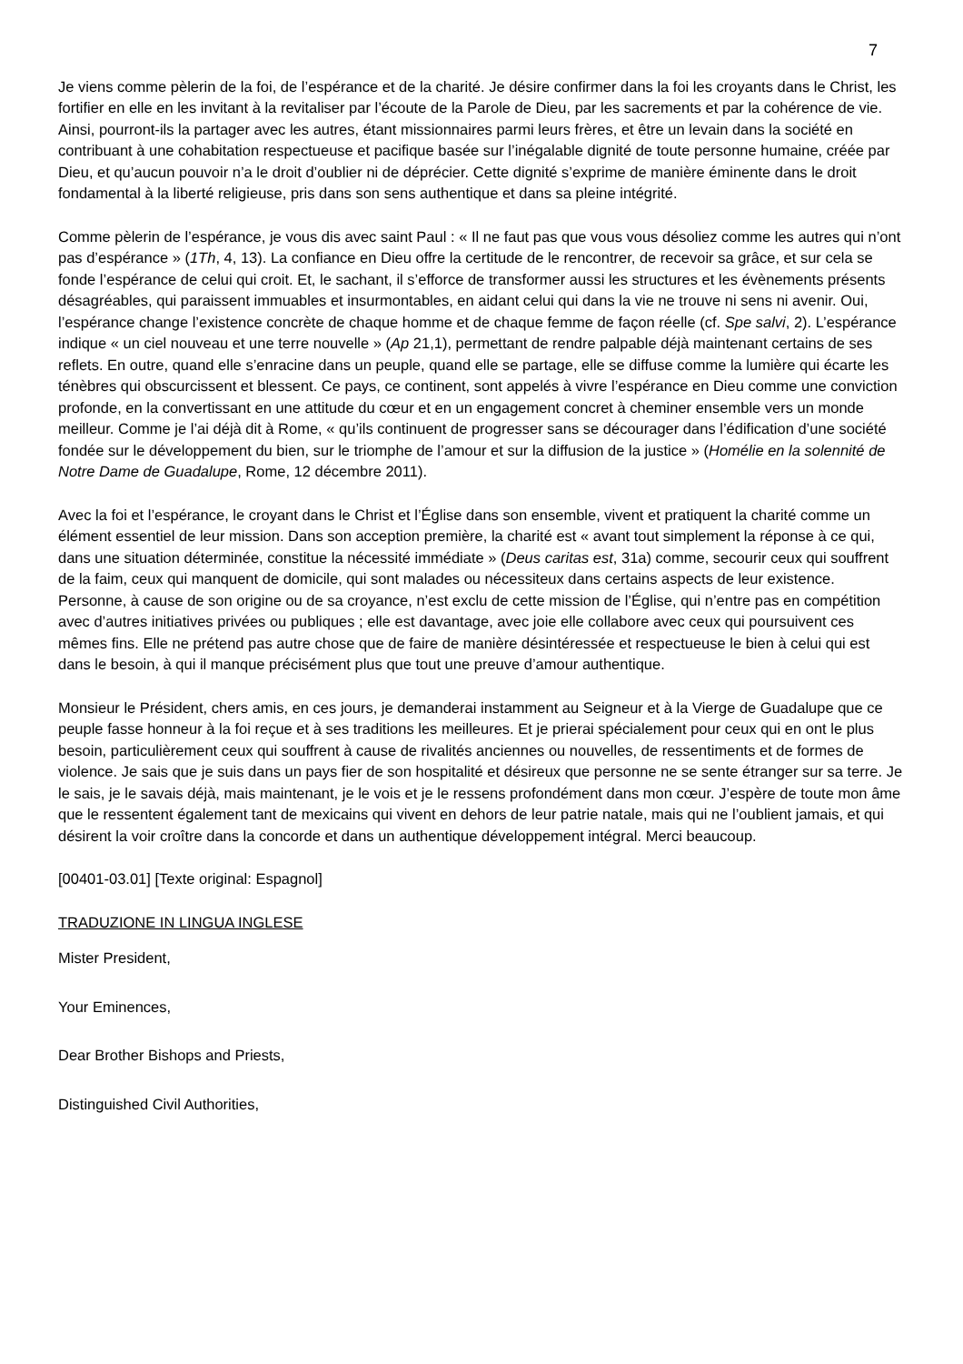7
Je viens comme pèlerin de la foi, de l’espérance et de la charité. Je désire confirmer dans la foi les croyants dans le Christ, les fortifier en elle en les invitant à la revitaliser par l’écoute de la Parole de Dieu, par les sacrements et par la cohérence de vie. Ainsi, pourront-ils la partager avec les autres, étant missionnaires parmi leurs frères, et être un levain dans la société en contribuant à une cohabitation respectueuse et pacifique basée sur l’inégalable dignité de toute personne humaine, créée par Dieu, et qu’aucun pouvoir n’a le droit d’oublier ni de déprécier. Cette dignité s’exprime de manière éminente dans le droit fondamental à la liberté religieuse, pris dans son sens authentique et dans sa pleine intégrité.
Comme pèlerin de l’espérance, je vous dis avec saint Paul : « Il ne faut pas que vous vous désoliez comme les autres qui n’ont pas d’espérance » (1Th, 4, 13). La confiance en Dieu offre la certitude de le rencontrer, de recevoir sa grâce, et sur cela se fonde l’espérance de celui qui croit. Et, le sachant, il s’efforce de transformer aussi les structures et les évènements présents désagréables, qui paraissent immuables et insurmontables, en aidant celui qui dans la vie ne trouve ni sens ni avenir. Oui, l’espérance change l’existence concrète de chaque homme et de chaque femme de façon réelle (cf. Spe salvi, 2). L’espérance indique « un ciel nouveau et une terre nouvelle » (Ap 21,1), permettant de rendre palpable déjà maintenant certains de ses reflets. En outre, quand elle s’enracine dans un peuple, quand elle se partage, elle se diffuse comme la lumière qui écarte les ténèbres qui obscurcissent et blessent. Ce pays, ce continent, sont appelés à vivre l’espérance en Dieu comme une conviction profonde, en la convertissant en une attitude du cœur et en un engagement concret à cheminer ensemble vers un monde meilleur. Comme je l’ai déjà dit à Rome, « qu’ils continuent de progresser sans se décourager dans l’édification d’une société fondée sur le développement du bien, sur le triomphe de l’amour et sur la diffusion de la justice » (Homélie en la solennité de Notre Dame de Guadalupe, Rome, 12 décembre 2011).
Avec la foi et l’espérance, le croyant dans le Christ et l’Église dans son ensemble, vivent et pratiquent la charité comme un élément essentiel de leur mission. Dans son acception première, la charité est « avant tout simplement la réponse à ce qui, dans une situation déterminée, constitue la nécessité immédiate » (Deus caritas est, 31a) comme, secourir ceux qui souffrent de la faim, ceux qui manquent de domicile, qui sont malades ou nécessiteux dans certains aspects de leur existence. Personne, à cause de son origine ou de sa croyance, n’est exclu de cette mission de l’Église, qui n’entre pas en compétition avec d’autres initiatives privées ou publiques ; elle est davantage, avec joie elle collabore avec ceux qui poursuivent ces mêmes fins. Elle ne prétend pas autre chose que de faire de manière désintéressée et respectueuse le bien à celui qui est dans le besoin, à qui il manque précisément plus que tout une preuve d’amour authentique.
Monsieur le Président, chers amis, en ces jours, je demanderai instamment au Seigneur et à la Vierge de Guadalupe que ce peuple fasse honneur à la foi reçue et à ses traditions les meilleures. Et je prierai spécialement pour ceux qui en ont le plus besoin, particulièrement ceux qui souffrent à cause de rivalités anciennes ou nouvelles, de ressentiments et de formes de violence. Je sais que je suis dans un pays fier de son hospitalité et désireux que personne ne se sente étranger sur sa terre. Je le sais, je le savais déjà, mais maintenant, je le vois et je le ressens profondément dans mon cœur. J’espère de toute mon âme que le ressentent également tant de mexicains qui vivent en dehors de leur patrie natale, mais qui ne l’oublient jamais, et qui désirent la voir croître dans la concorde et dans un authentique développement intégral. Merci beaucoup.
[00401-03.01] [Texte original: Espagnol]
TRADUZIONE IN LINGUA INGLESE
Mister President,
Your Eminences,
Dear Brother Bishops and Priests,
Distinguished Civil Authorities,